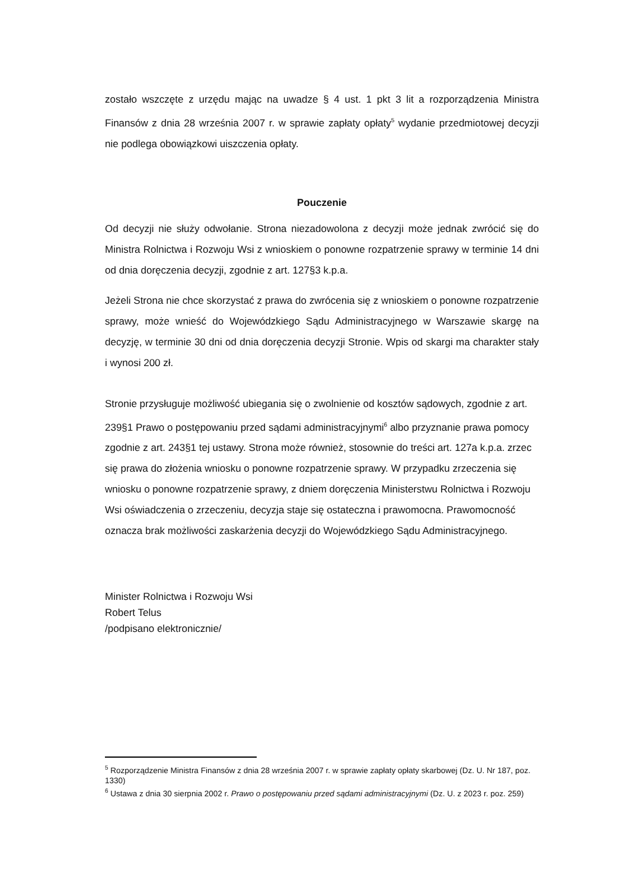zostało wszczęte z urzędu mając na uwadze § 4 ust. 1 pkt 3 lit a rozporządzenia Ministra Finansów z dnia 28 września 2007 r. w sprawie zapłaty opłaty<sup>5</sup> wydanie przedmiotowej decyzji nie podlega obowiązkowi uiszczenia opłaty.
Pouczenie
Od decyzji nie służy odwołanie. Strona niezadowolona z decyzji może jednak zwrócić się do Ministra Rolnictwa i Rozwoju Wsi z wnioskiem o ponowne rozpatrzenie sprawy w terminie 14 dni od dnia doręczenia decyzji, zgodnie z art. 127§3 k.p.a.
Jeżeli Strona nie chce skorzystać z prawa do zwrócenia się z wnioskiem o ponowne rozpatrzenie sprawy, może wnieść do Wojewódzkiego Sądu Administracyjnego w Warszawie skargę na decyzję, w terminie 30 dni od dnia doręczenia decyzji Stronie. Wpis od skargi ma charakter stały i wynosi 200 zł.
Stronie przysługuje możliwość ubiegania się o zwolnienie od kosztów sądowych, zgodnie z art. 239§1 Prawo o postępowaniu przed sądami administracyjnymi<sup>6</sup> albo przyznanie prawa pomocy zgodnie z art. 243§1 tej ustawy. Strona może również, stosownie do treści art. 127a k.p.a. zrzec się prawa do złożenia wniosku o ponowne rozpatrzenie sprawy. W przypadku zrzeczenia się wniosku o ponowne rozpatrzenie sprawy, z dniem doręczenia Ministerstwu Rolnictwa i Rozwoju Wsi oświadczenia o zrzeczeniu, decyzja staje się ostateczna i prawomocna. Prawomocność oznacza brak możliwości zaskarżenia decyzji do Wojewódzkiego Sądu Administracyjnego.
Minister Rolnictwa i Rozwoju Wsi
Robert Telus
/podpisano elektronicznie/
<sup>5</sup> Rozporządzenie Ministra Finansów z dnia 28 września 2007 r. w sprawie zapłaty opłaty skarbowej (Dz. U. Nr 187, poz. 1330)
<sup>6</sup> Ustawa z dnia 30 sierpnia 2002 r. Prawo o postępowaniu przed sądami administracyjnymi (Dz. U. z 2023 r. poz. 259)